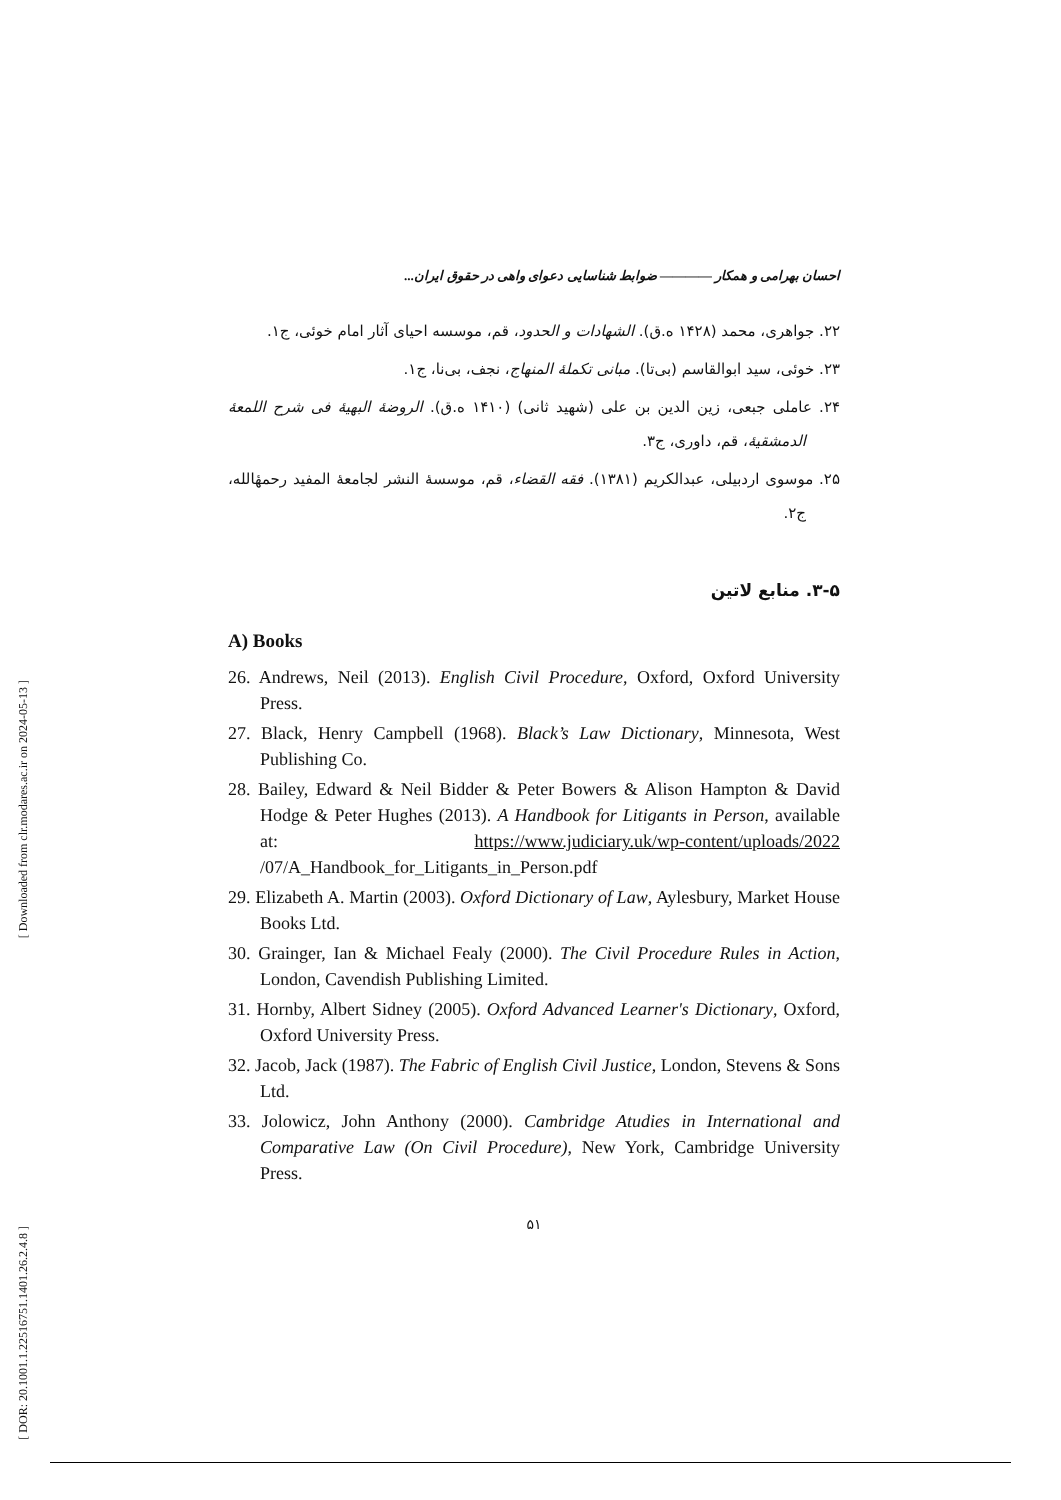[ Downloaded from clr.modares.ac.ir on 2024-05-13 ]
[ DOR: 20.1001.1.22516751.1401.26.2.4.8 ]
احسان بهرامی و همکار ———— ضوابط شناسایی دعوای واهی در حقوق ایران...
۲۲. جواهری، محمد (۱۴۲۸ ه.ق). الشهادات و الحدود، قم، موسسه احیای آثار امام خوئی، ج۱.
۲۳. خوئی، سید ابوالقاسم (بی‌تا). مبانی تکملهٔ المنهاج، نجف، بی‌نا، ج۱.
۲۴. عاملی جبعی، زین الدین بن علی (شهید ثانی) (۱۴۱۰ ه.ق). الروضهٔ البهیهٔ فی شرح اللمعهٔ الدمشقیهٔ، قم، داوری، ج۳.
۲۵. موسوی اردبیلی، عبدالکریم (۱۳۸۱). فقه القضاء، قم، موسسهٔ النشر لجامعهٔ المفید رحمهٔالله، ج۲.
۳-۵. منابع لاتین
A) Books
26. Andrews, Neil (2013). English Civil Procedure, Oxford, Oxford University Press.
27. Black, Henry Campbell (1968). Black’s Law Dictionary, Minnesota, West Publishing Co.
28. Bailey, Edward & Neil Bidder & Peter Bowers & Alison Hampton & David Hodge & Peter Hughes (2013). A Handbook for Litigants in Person, available at: https://www.judiciary.uk/wp-content/uploads/2022 /07/A_Handbook_for_Litigants_in_Person.pdf
29. Elizabeth A. Martin (2003). Oxford Dictionary of Law, Aylesbury, Market House Books Ltd.
30. Grainger, Ian & Michael Fealy (2000). The Civil Procedure Rules in Action, London, Cavendish Publishing Limited.
31. Hornby, Albert Sidney (2005). Oxford Advanced Learner's Dictionary, Oxford, Oxford University Press.
32. Jacob, Jack (1987). The Fabric of English Civil Justice, London, Stevens & Sons Ltd.
33. Jolowicz, John Anthony (2000). Cambridge Atudies in International and Comparative Law (On Civil Procedure), New York, Cambridge University Press.
۵۱